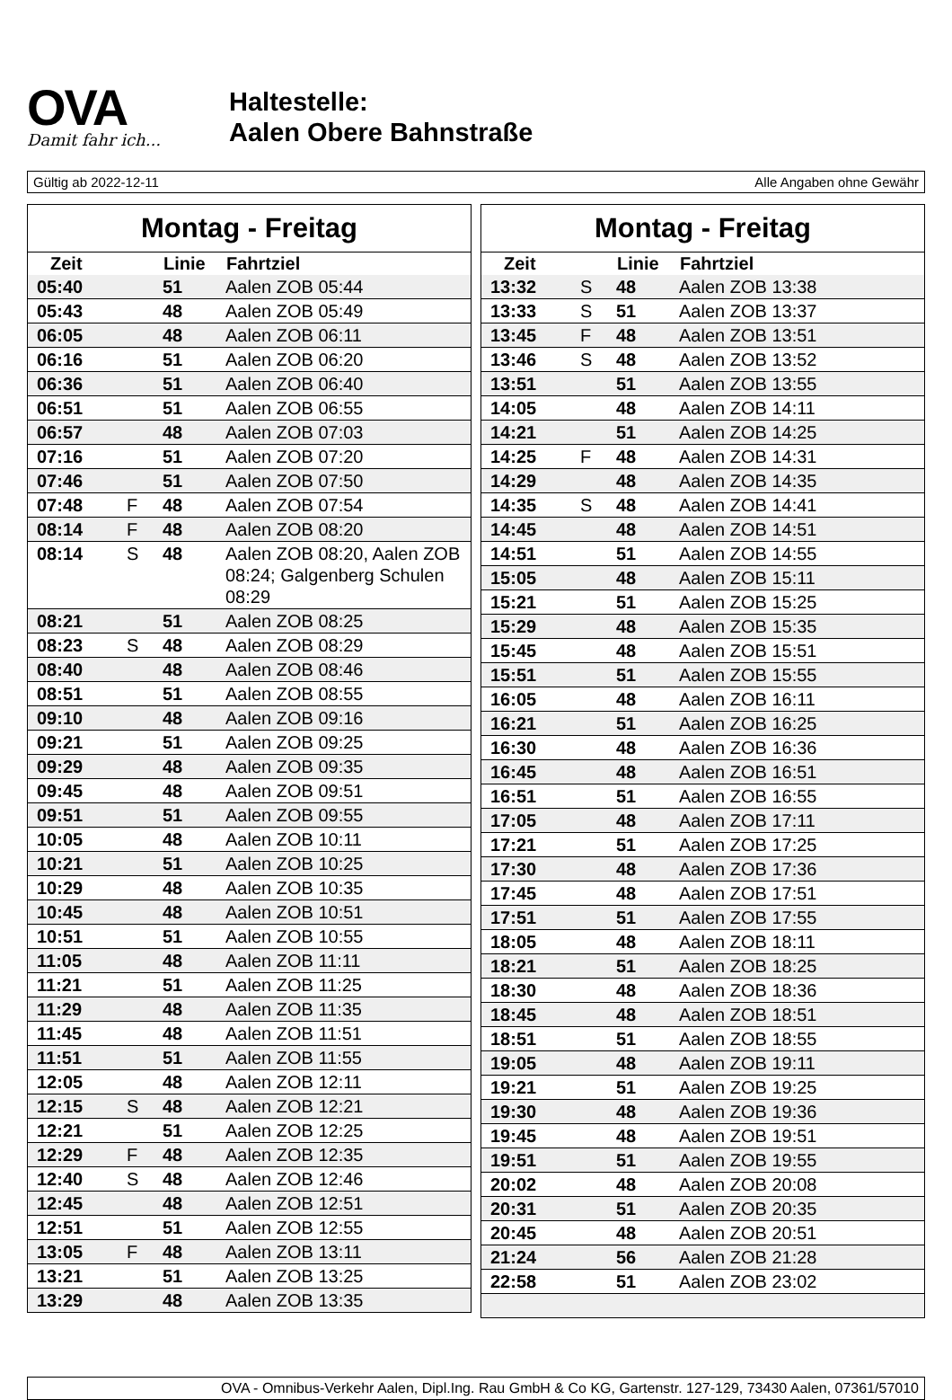OVA
Damit fahr ich...
Haltestelle:
Aalen Obere Bahnstraße
Gültig ab 2022-12-11 Alle Angaben ohne Gewähr
| Montag - Freitag | | | |
| --- | --- | --- | --- |
| Zeit | | Linie | Fahrtziel |
| 05:40 | | 51 | Aalen ZOB 05:44 |
| 05:43 | | 48 | Aalen ZOB 05:49 |
| 06:05 | | 48 | Aalen ZOB 06:11 |
| 06:16 | | 51 | Aalen ZOB 06:20 |
| 06:36 | | 51 | Aalen ZOB 06:40 |
| 06:51 | | 51 | Aalen ZOB 06:55 |
| 06:57 | | 48 | Aalen ZOB 07:03 |
| 07:16 | | 51 | Aalen ZOB 07:20 |
| 07:46 | | 51 | Aalen ZOB 07:50 |
| 07:48 | F | 48 | Aalen ZOB 07:54 |
| 08:14 | F | 48 | Aalen ZOB 08:20 |
| 08:14 | S | 48 | Aalen ZOB 08:20, Aalen ZOB 08:24; Galgenberg Schulen 08:29 |
| 08:21 | | 51 | Aalen ZOB 08:25 |
| 08:23 | S | 48 | Aalen ZOB 08:29 |
| 08:40 | | 48 | Aalen ZOB 08:46 |
| 08:51 | | 51 | Aalen ZOB 08:55 |
| 09:10 | | 48 | Aalen ZOB 09:16 |
| 09:21 | | 51 | Aalen ZOB 09:25 |
| 09:29 | | 48 | Aalen ZOB 09:35 |
| 09:45 | | 48 | Aalen ZOB 09:51 |
| 09:51 | | 51 | Aalen ZOB 09:55 |
| 10:05 | | 48 | Aalen ZOB 10:11 |
| 10:21 | | 51 | Aalen ZOB 10:25 |
| 10:29 | | 48 | Aalen ZOB 10:35 |
| 10:45 | | 48 | Aalen ZOB 10:51 |
| 10:51 | | 51 | Aalen ZOB 10:55 |
| 11:05 | | 48 | Aalen ZOB 11:11 |
| 11:21 | | 51 | Aalen ZOB 11:25 |
| 11:29 | | 48 | Aalen ZOB 11:35 |
| 11:45 | | 48 | Aalen ZOB 11:51 |
| 11:51 | | 51 | Aalen ZOB 11:55 |
| 12:05 | | 48 | Aalen ZOB 12:11 |
| 12:15 | S | 48 | Aalen ZOB 12:21 |
| 12:21 | | 51 | Aalen ZOB 12:25 |
| 12:29 | F | 48 | Aalen ZOB 12:35 |
| 12:40 | S | 48 | Aalen ZOB 12:46 |
| 12:45 | | 48 | Aalen ZOB 12:51 |
| 12:51 | | 51 | Aalen ZOB 12:55 |
| 13:05 | F | 48 | Aalen ZOB 13:11 |
| 13:21 | | 51 | Aalen ZOB 13:25 |
| 13:29 | | 48 | Aalen ZOB 13:35 |
| Montag - Freitag | | | |
| --- | --- | --- | --- |
| Zeit | | Linie | Fahrtziel |
| 13:32 | S | 48 | Aalen ZOB 13:38 |
| 13:33 | S | 51 | Aalen ZOB 13:37 |
| 13:45 | F | 48 | Aalen ZOB 13:51 |
| 13:46 | S | 48 | Aalen ZOB 13:52 |
| 13:51 | | 51 | Aalen ZOB 13:55 |
| 14:05 | | 48 | Aalen ZOB 14:11 |
| 14:21 | | 51 | Aalen ZOB 14:25 |
| 14:25 | F | 48 | Aalen ZOB 14:31 |
| 14:29 | | 48 | Aalen ZOB 14:35 |
| 14:35 | S | 48 | Aalen ZOB 14:41 |
| 14:45 | | 48 | Aalen ZOB 14:51 |
| 14:51 | | 51 | Aalen ZOB 14:55 |
| 15:05 | | 48 | Aalen ZOB 15:11 |
| 15:21 | | 51 | Aalen ZOB 15:25 |
| 15:29 | | 48 | Aalen ZOB 15:35 |
| 15:45 | | 48 | Aalen ZOB 15:51 |
| 15:51 | | 51 | Aalen ZOB 15:55 |
| 16:05 | | 48 | Aalen ZOB 16:11 |
| 16:21 | | 51 | Aalen ZOB 16:25 |
| 16:30 | | 48 | Aalen ZOB 16:36 |
| 16:45 | | 48 | Aalen ZOB 16:51 |
| 16:51 | | 51 | Aalen ZOB 16:55 |
| 17:05 | | 48 | Aalen ZOB 17:11 |
| 17:21 | | 51 | Aalen ZOB 17:25 |
| 17:30 | | 48 | Aalen ZOB 17:36 |
| 17:45 | | 48 | Aalen ZOB 17:51 |
| 17:51 | | 51 | Aalen ZOB 17:55 |
| 18:05 | | 48 | Aalen ZOB 18:11 |
| 18:21 | | 51 | Aalen ZOB 18:25 |
| 18:30 | | 48 | Aalen ZOB 18:36 |
| 18:45 | | 48 | Aalen ZOB 18:51 |
| 18:51 | | 51 | Aalen ZOB 18:55 |
| 19:05 | | 48 | Aalen ZOB 19:11 |
| 19:21 | | 51 | Aalen ZOB 19:25 |
| 19:30 | | 48 | Aalen ZOB 19:36 |
| 19:45 | | 48 | Aalen ZOB 19:51 |
| 19:51 | | 51 | Aalen ZOB 19:55 |
| 20:02 | | 48 | Aalen ZOB 20:08 |
| 20:31 | | 51 | Aalen ZOB 20:35 |
| 20:45 | | 48 | Aalen ZOB 20:51 |
| 21:24 | | 56 | Aalen ZOB 21:28 |
| 22:58 | | 51 | Aalen ZOB 23:02 |
OVA - Omnibus-Verkehr Aalen, Dipl.Ing. Rau GmbH & Co KG, Gartenstr. 127-129, 73430 Aalen, 07361/57010